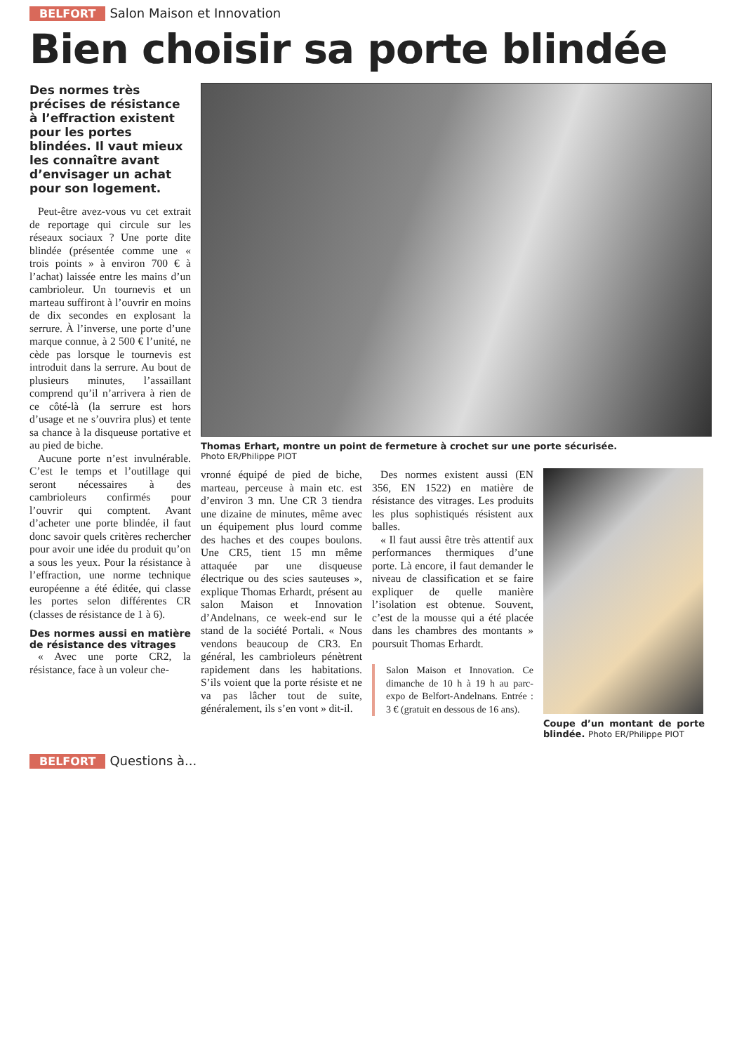BELFORT Salon Maison et Innovation
Bien choisir sa porte blindée
Des normes très précises de résistance à l’effraction existent pour les portes blindées. Il vaut mieux les connaître avant d’envisager un achat pour son logement.
Peut-être avez-vous vu cet extrait de reportage qui circule sur les réseaux sociaux ? Une porte dite blindée (présentée comme une « trois points » à environ 700 € à l’achat) laissée entre les mains d’un cambrioleur. Un tournevis et un marteau suffiront à l’ouvrir en moins de dix secondes en explosant la serrure. À l’inverse, une porte d’une marque connue, à 2 500 € l’unité, ne cède pas lorsque le tournevis est introduit dans la serrure. Au bout de plusieurs minutes, l’assaillant comprend qu’il n’arrivera à rien de ce côté-là (la serrure est hors d’usage et ne s’ouvrira plus) et tente sa chance à la disqueuse portative et au pied de biche.
Aucune porte n’est invulnérable. C’est le temps et l’outillage qui seront nécessaires à des cambrioleurs confirmés pour l’ouvrir qui comptent. Avant d’acheter une porte blindée, il faut donc savoir quels critères rechercher pour avoir une idée du produit qu’on a sous les yeux. Pour la résistance à l’effraction, une norme technique européenne a été éditée, qui classe les portes selon différentes CR (classes de résistance de 1 à 6).
Des normes aussi en matière de résistance des vitrages
« Avec une porte CR2, la résistance, face à un voleur che-
Thomas Erhart, montre un point de fermeture à crochet sur une porte sécurisée.
Photo ER/Philippe PIOT
vronné équipé de pied de biche, marteau, perceuse à main etc. est d’environ 3 mn. Une CR 3 tiendra une dizaine de minutes, même avec un équipement plus lourd comme des haches et des coupes boulons. Une CR5, tient 15 mn même attaquée par une disqueuse électrique ou des scies sauteuses », explique Thomas Erhardt, présent au salon Maison et Innovation d’Andelnans, ce week-end sur le stand de la société Portali. « Nous vendons beaucoup de CR3. En général, les cambrioleurs pénètrent rapidement dans les habitations. S’ils voient que la porte résiste et ne va pas lâcher tout de suite, généralement, ils s’en vont » dit-il.
Des normes existent aussi (EN 356, EN 1522) en matière de résistance des vitrages. Les produits les plus sophistiqués résistent aux balles.
« Il faut aussi être très attentif aux performances thermiques d’une porte. Là encore, il faut demander le niveau de classification et se faire expliquer de quelle manière l’isolation est obtenue. Souvent, c’est de la mousse qui a été placée dans les chambres des montants » poursuit Thomas Erhardt.
Salon Maison et Innovation. Ce dimanche de 10 h à 19 h au parc-expo de Belfort-Andelnans. Entrée : 3 € (gratuit en dessous de 16 ans).
Coupe d’un montant de porte blindée. Photo ER/Philippe PIOT
BELFORT Questions à...